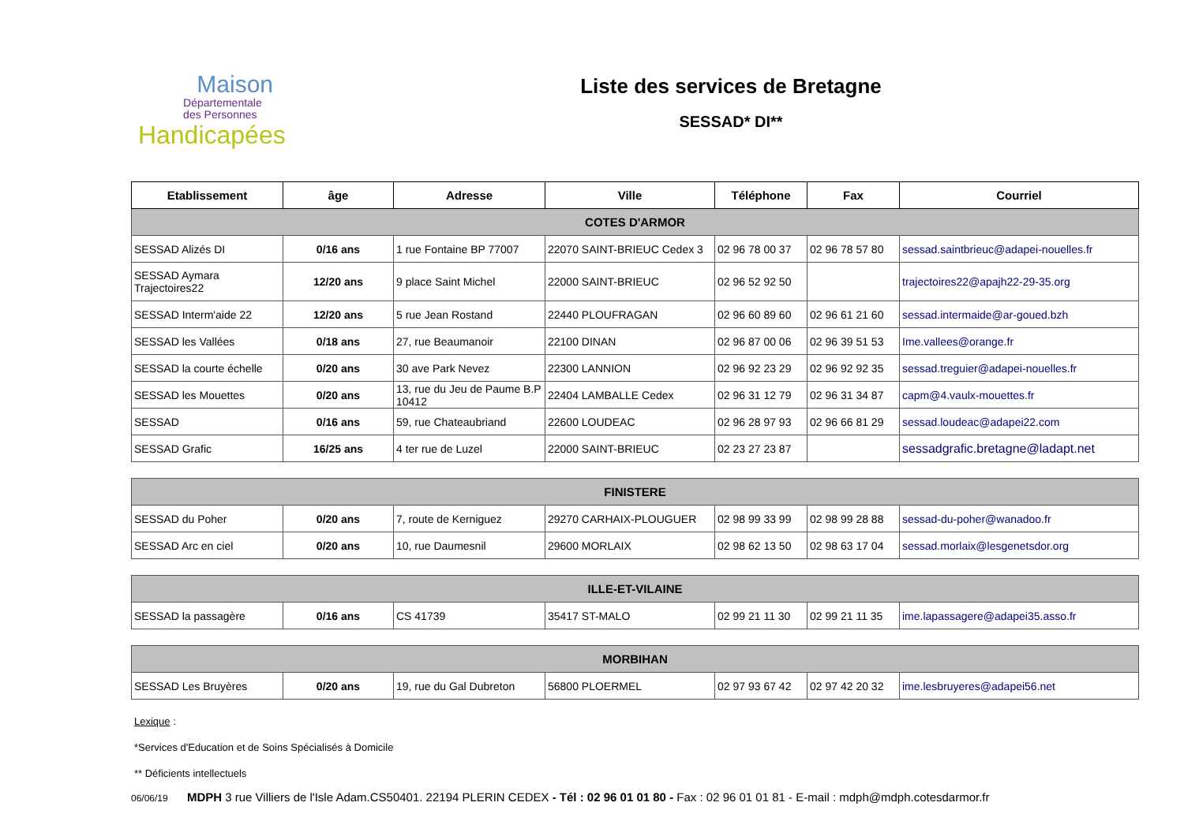Maison
Départementale
des Personnes
Handicapées
Liste des services de Bretagne
SESSAD* DI**
| Etablissement | âge | Adresse | Ville | Téléphone | Fax | Courriel |
| --- | --- | --- | --- | --- | --- | --- |
| COTES D'ARMOR | | | | | | |
| SESSAD Alizés DI | 0/16 ans | 1 rue Fontaine BP 77007 | 22070 SAINT-BRIEUC Cedex 3 | 02 96 78 00 37 | 02 96 78 57 80 | sessad.saintbrieuc@adapei-nouelles.fr |
| SESSAD Aymara Trajectoires22 | 12/20 ans | 9 place Saint Michel | 22000 SAINT-BRIEUC | 02 96 52 92 50 | | trajectoires22@apajh22-29-35.org |
| SESSAD Interm'aide 22 | 12/20 ans | 5 rue Jean Rostand | 22440 PLOUFRAGAN | 02 96 60 89 60 | 02 96 61 21 60 | sessad.intermaide@ar-goued.bzh |
| SESSAD les Vallées | 0/18 ans | 27, rue Beaumanoir | 22100 DINAN | 02 96 87 00 06 | 02 96 39 51 53 | Ime.vallees@orange.fr |
| SESSAD la courte échelle | 0/20 ans | 30 ave Park Nevez | 22300 LANNION | 02 96 92 23 29 | 02 96 92 92 35 | sessad.treguier@adapei-nouelles.fr |
| SESSAD les Mouettes | 0/20 ans | 13, rue du Jeu de Paume B.P 10412 | 22404 LAMBALLE Cedex | 02 96 31 12 79 | 02 96 31 34 87 | capm@4.vaulx-mouettes.fr |
| SESSAD | 0/16 ans | 59, rue Chateaubriand | 22600 LOUDEAC | 02 96 28 97 93 | 02 96 66 81 29 | sessad.loudeac@adapei22.com |
| SESSAD Grafic | 16/25 ans | 4 ter rue de Luzel | 22000 SAINT-BRIEUC | 02 23 27 23 87 | | sessadgrafic.bretagne@ladapt.net |
| FINISTERE | | | | | | |
| SESSAD du Poher | 0/20 ans | 7, route de Kerniguez | 29270 CARHAIX-PLOUGUER | 02 98 99 33 99 | 02 98 99 28 88 | sessad-du-poher@wanadoo.fr |
| SESSAD Arc en ciel | 0/20 ans | 10, rue Daumesnil | 29600 MORLAIX | 02 98 62 13 50 | 02 98 63 17 04 | sessad.morlaix@lesgenetsdor.org |
| ILLE-ET-VILAINE | | | | | | |
| SESSAD la passagère | 0/16 ans | CS 41739 | 35417 ST-MALO | 02 99 21 11 30 | 02 99 21 11 35 | ime.lapassagere@adapei35.asso.fr |
| MORBIHAN | | | | | | |
| SESSAD Les Bruyères | 0/20 ans | 19, rue du Gal Dubreton | 56800 PLOERMEL | 02 97 93 67 42 | 02 97 42 20 32 | ime.lesbruyeres@adapei56.net |
Lexique :
*Services d'Education et de Soins Spécialisés à Domicile
** Déficients intellectuels
06/06/19 MDPH 3 rue Villiers de l'Isle Adam.CS50401. 22194 PLERIN CEDEX - Tél : 02 96 01 01 80 - Fax : 02 96 01 01 81 - E-mail : mdph@mdph.cotesdarmor.fr